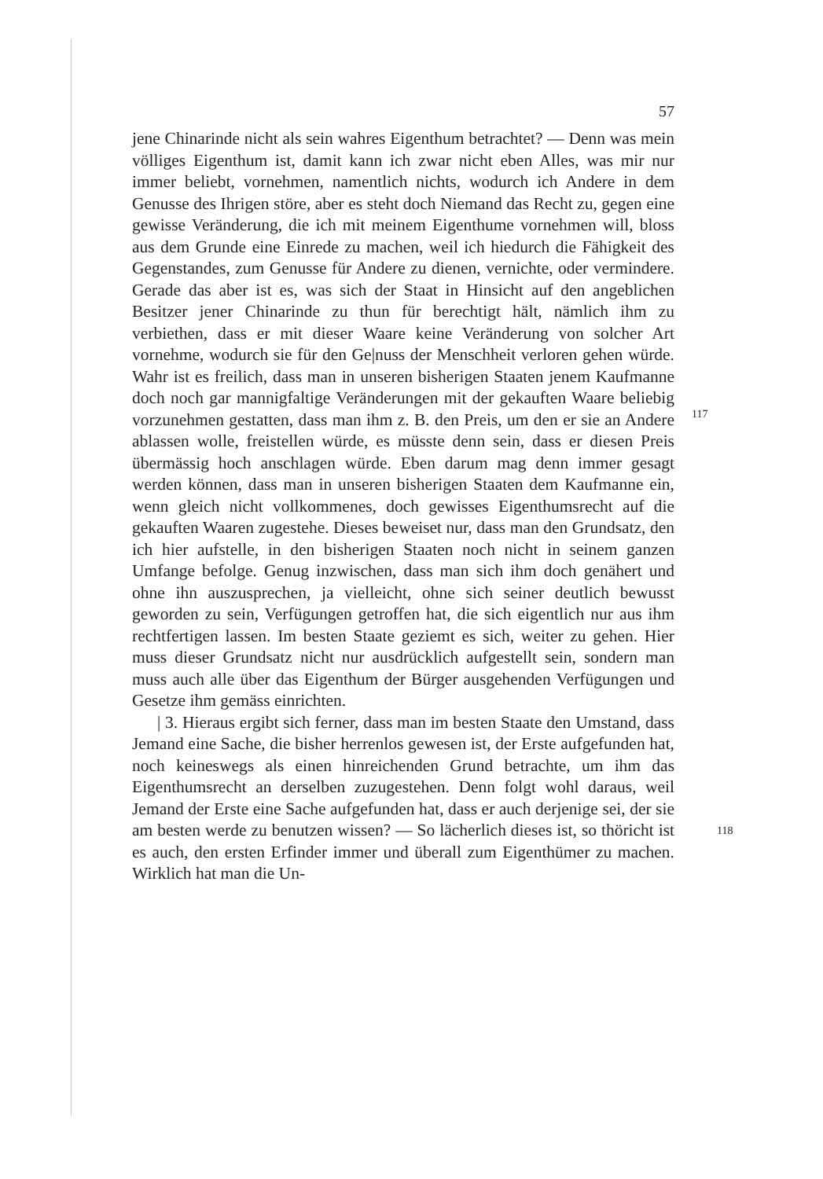57
jene Chinarinde nicht als sein wahres Eigenthum betrachtet? — Denn was mein völliges Eigenthum ist, damit kann ich zwar nicht eben Alles, was mir nur immer beliebt, vornehmen, namentlich nichts, wodurch ich Andere in dem Genusse des Ihrigen störe, aber es steht doch Niemand das Recht zu, gegen eine gewisse Veränderung, die ich mit meinem Eigenthume vornehmen will, bloss aus dem Grunde eine Einrede zu machen, weil ich hiedurch die Fähigkeit des Gegenstandes, zum Genusse für Andere zu dienen, vernichte, oder vermindere. Gerade das aber ist es, was sich der Staat in Hinsicht auf den angeblichen Besitzer jener Chinarinde zu thun für berechtigt hält, nämlich ihm zu verbiethen, dass er mit dieser Waare keine Veränderung von solcher Art vornehme, wodurch sie für den Ge|nuss der Menschheit verloren gehen
117
würde. Wahr ist es freilich, dass man in unseren bisherigen Staaten jenem Kaufmanne doch noch gar mannigfaltige Veränderungen mit der gekauften Waare beliebig vorzunehmen gestatten, dass man ihm z. B. den Preis, um den er sie an Andere ablassen wolle, freistellen würde, es müsste denn sein, dass er diesen Preis übermässig hoch anschlagen würde. Eben darum mag denn immer gesagt werden können, dass man in unseren bisherigen Staaten dem Kaufmanne ein, wenn gleich nicht vollkommenes, doch gewisses Eigenthumsrecht auf die gekauften Waaren zugestehe. Dieses beweiset nur, dass man den Grundsatz, den ich hier aufstelle, in den bisherigen Staaten noch nicht in seinem ganzen Umfange befolge. Genug inzwischen, dass man sich ihm doch genähert und ohne ihn auszusprechen, ja vielleicht, ohne sich seiner deutlich bewusst geworden zu sein, Verfügungen getroffen hat, die sich eigentlich nur aus ihm rechtfertigen lassen. Im besten Staate geziemt es sich, weiter zu gehen. Hier muss dieser Grundsatz nicht nur ausdrücklich aufgestellt sein, sondern man muss auch alle über das Eigenthum der Bürger ausgehenden Verfügungen und Gesetze ihm gemäss einrichten.
| 3. Hieraus ergibt sich ferner, dass man im besten Staate den
118
Umstand, dass Jemand eine Sache, die bisher herrenlos gewesen ist, der Erste aufgefunden hat, noch keineswegs als einen hinreichenden Grund betrachte, um ihm das Eigenthumsrecht an derselben zuzugestehen. Denn folgt wohl daraus, weil Jemand der Erste eine Sache aufgefunden hat, dass er auch derjenige sei, der sie am besten werde zu benutzen wissen? — So lächerlich dieses ist, so thöricht ist es auch, den ersten Erfinder immer und überall zum Eigenthümer zu machen. Wirklich hat man die Un-